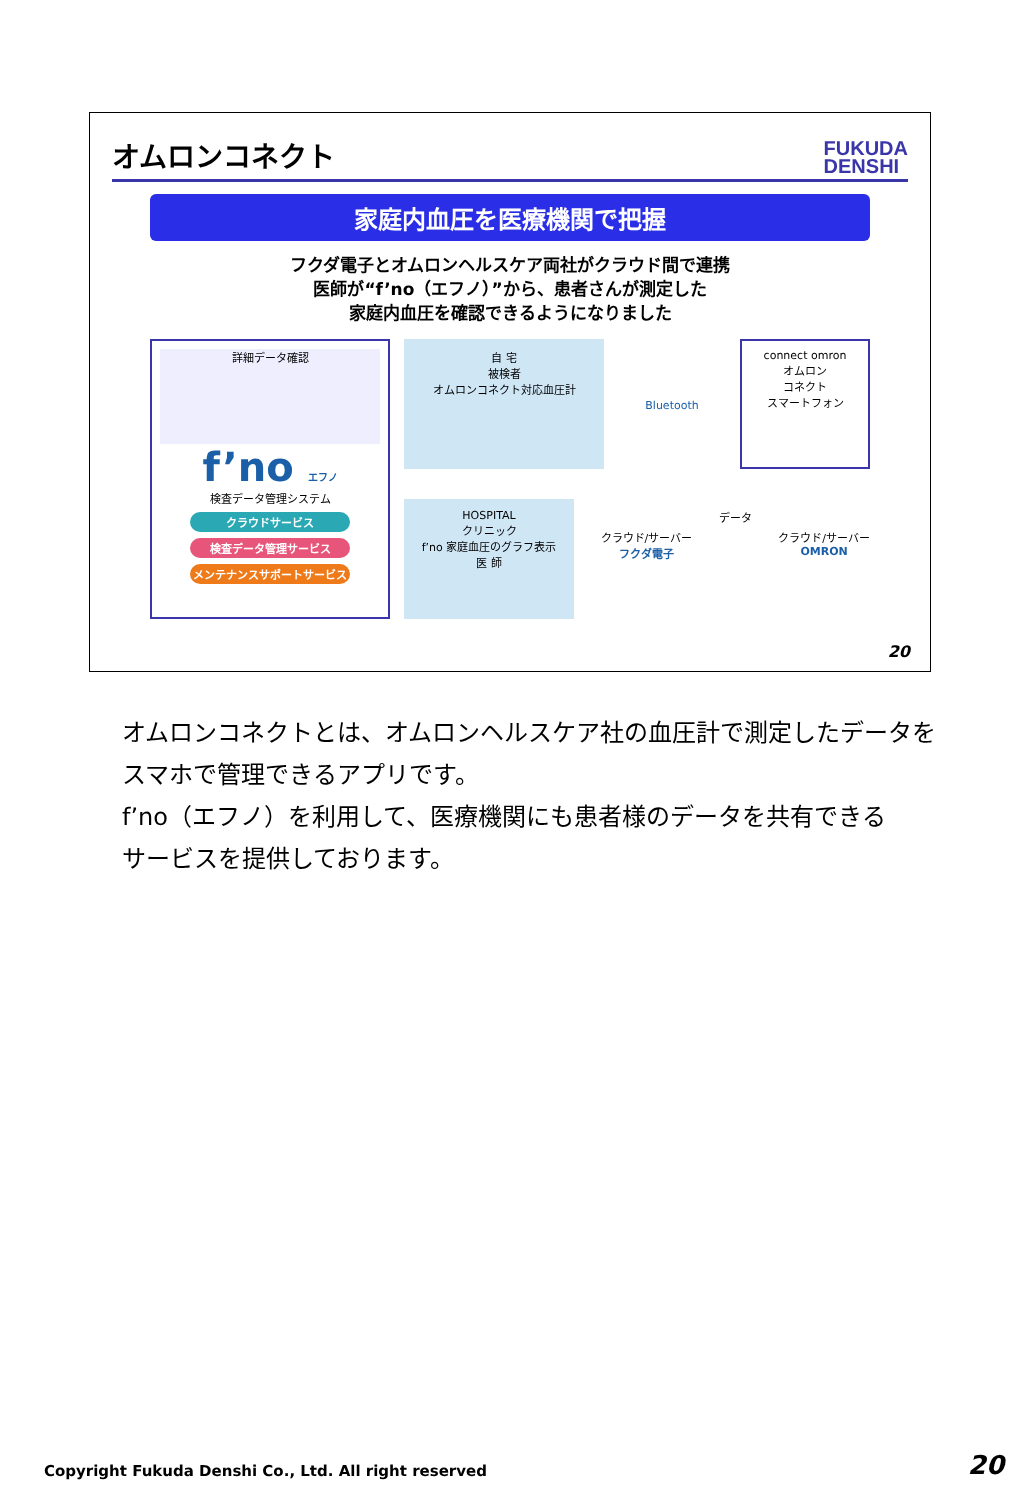オムロンコネクト
FUKUDA
DENSHI
家庭内血圧を医療機関で把握
フクダ電子とオムロンヘルスケア両社がクラウド間で連携
医師が“f’no（エフノ）”から、患者さんが測定した
家庭内血圧を確認できるようになりました
詳細データ確認
f’no エフノ
検査データ管理システム
クラウドサービス
検査データ管理サービス
メンテナンスサポートサービス
自 宅
被検者
オムロンコネクト対応血圧計
Bluetooth
connect omron
オムロン
コネクト
スマートフォン
HOSPITAL
クリニック
f’no 家庭血圧のグラフ表示
医 師
クラウド/サーバー
フクダ電子
データ
クラウド/サーバー
OMRON
20
オムロンコネクトとは、オムロンヘルスケア社の血圧計で測定したデータを
スマホで管理できるアプリです。
f’no（エフノ）を利用して、医療機関にも患者様のデータを共有できる
サービスを提供しております。
Copyright Fukuda Denshi Co., Ltd. All right reserved
20